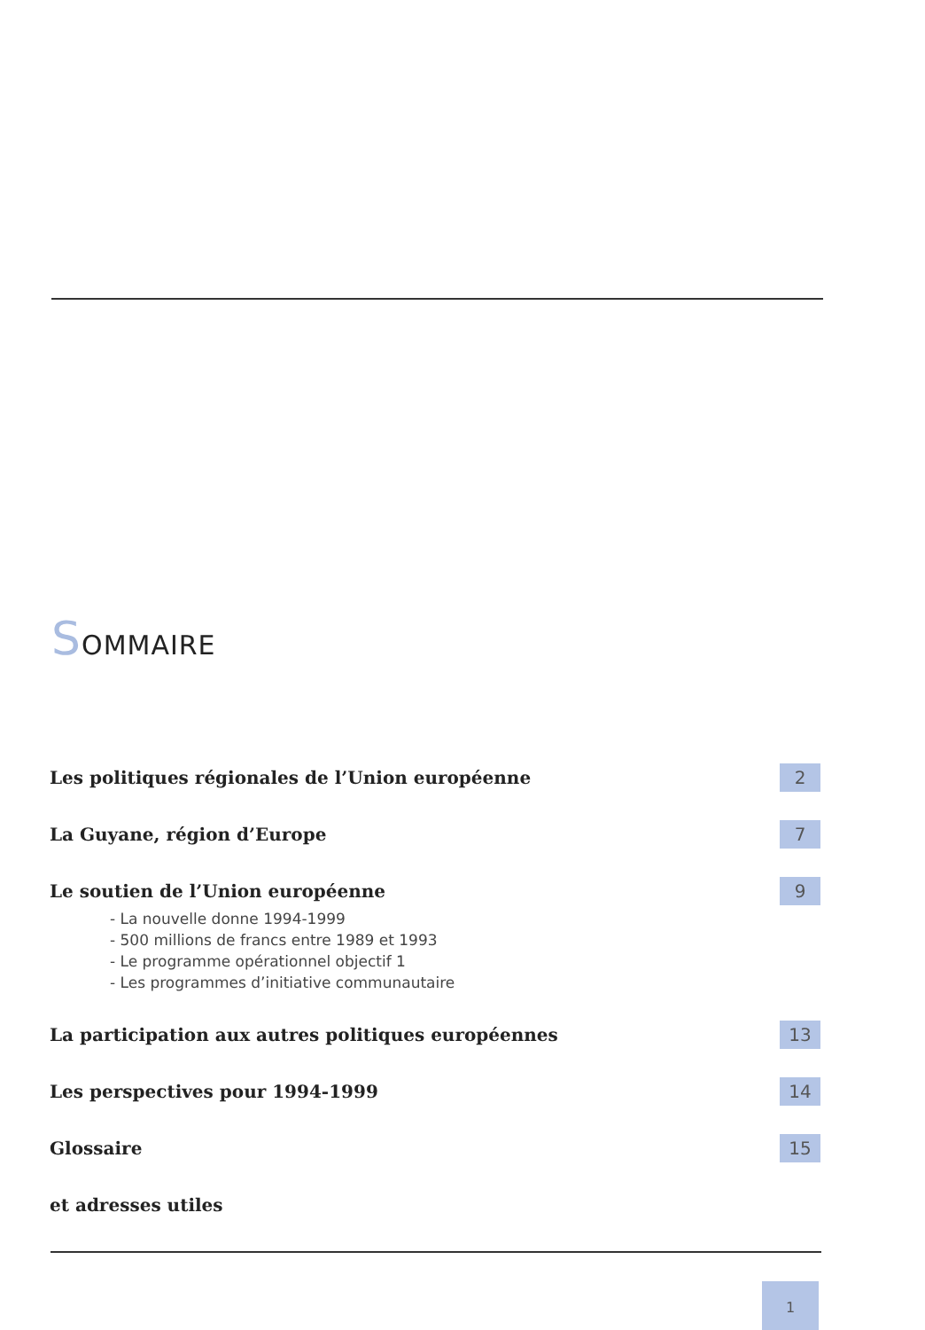SOMMAIRE
Les politiques régionales de l’Union européenne 2
La Guyane, région d’Europe 7
Le soutien de l’Union européenne 9
- La nouvelle donne 1994-1999
- 500 millions de francs entre 1989 et 1993
- Le programme opérationnel objectif 1
- Les programmes d’initiative communautaire
La participation aux autres politiques européennes 13
Les perspectives pour 1994-1999 14
Glossaire 15
et adresses utiles
1